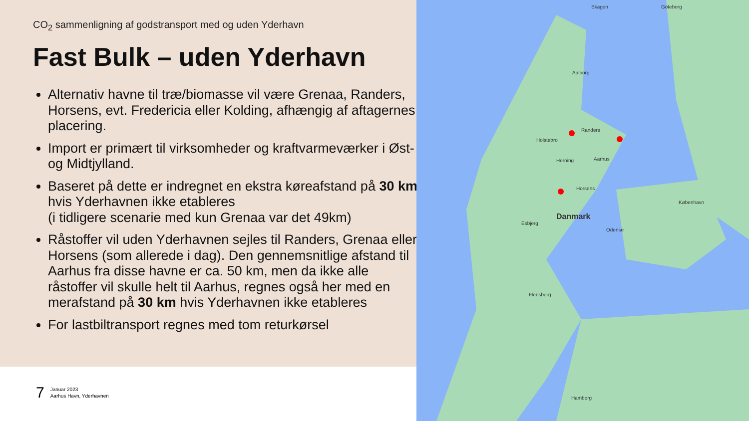CO<sub>2</sub> sammenligning af godstransport med og uden Yderhavn
Fast Bulk – uden Yderhavn
Alternativ havne til træ/biomasse vil være Grenaa, Randers, Horsens, evt. Fredericia eller Kolding, afhængig af aftagernes placering.
Import er primært til virksomheder og kraftvarmeværker i Øst- og Midtjylland.
Baseret på dette er indregnet en ekstra køreafstand på 30 km hvis Yderhavnen ikke etableres
(i tidligere scenarie med kun Grenaa var det 49km)
Råstoffer vil uden Yderhavnen sejles til Randers, Grenaa eller Horsens (som allerede i dag). Den gennemsnitlige afstand til Aarhus fra disse havne er ca. 50 km, men da ikke alle råstoffer vil skulle helt til Aarhus, regnes også her med en merafstand på 30 km hvis Yderhavnen ikke etableres
For lastbiltransport regnes med tom returkørsel
7
Januar 2023
Aarhus Havn, Yderhavnen
Skagen Göteborg
Aalborg
Randers
Aarhus
Holstebro
Herning
Horsens
Danmark
København
Esbjerg
Odense
Flensborg
Hamborg